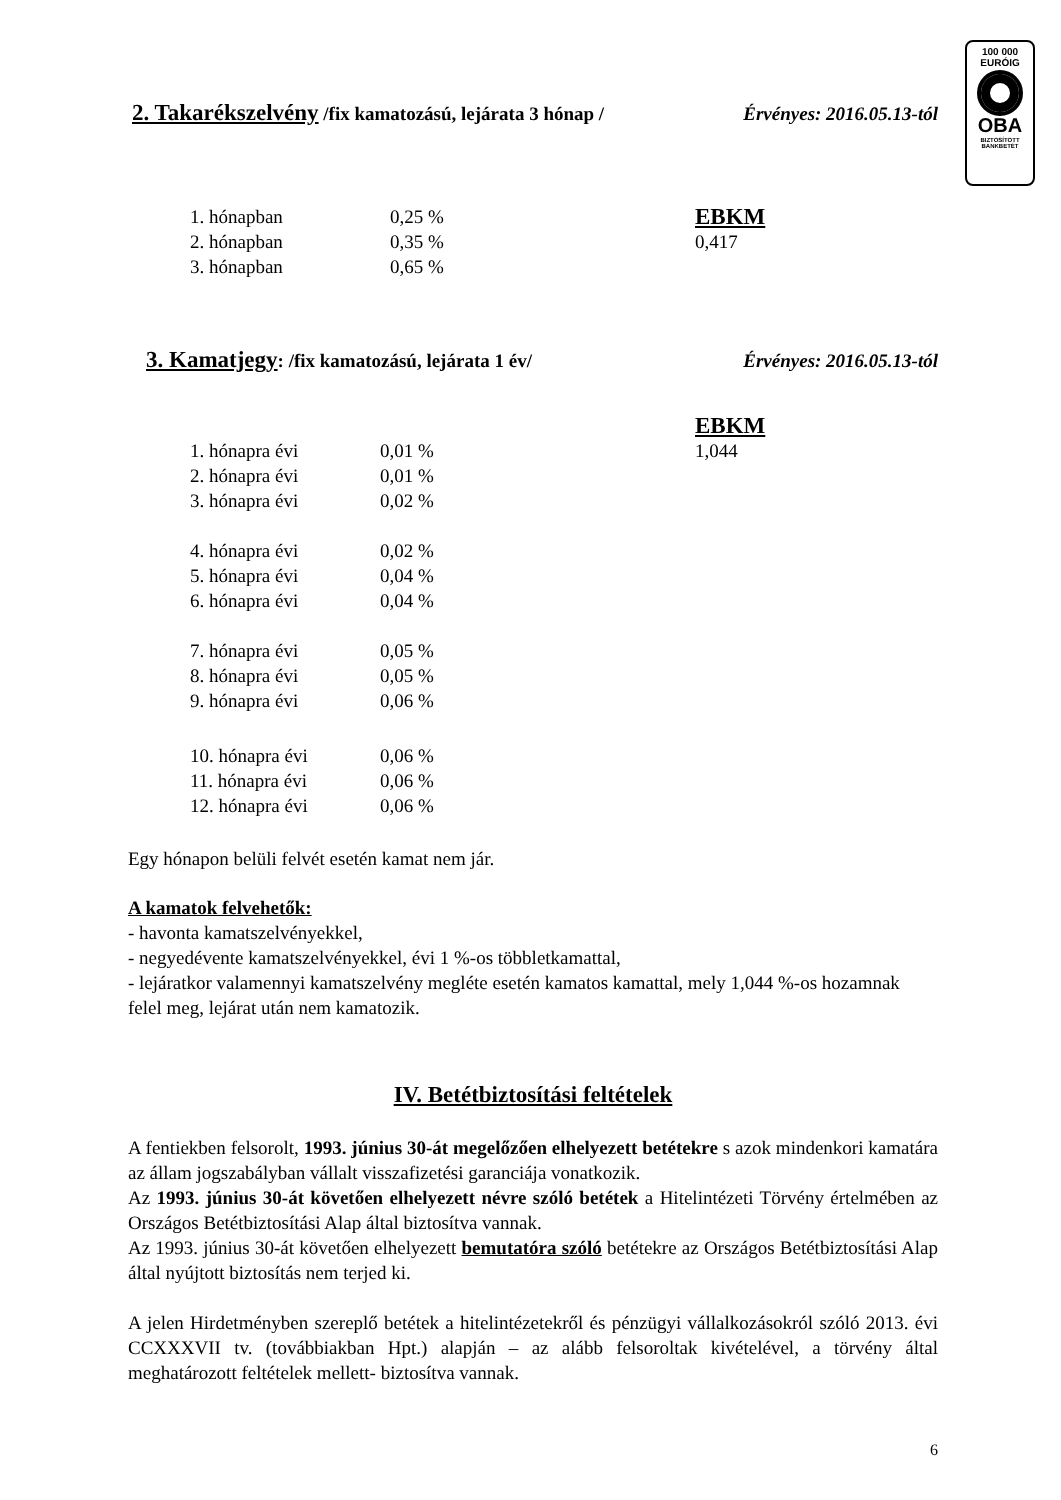100 000
EURÓIG
OBA
BIZTOSÍTOTT
BANKBETÉT
2. Takarékszelvény /fix kamatozású, lejárata 3 hónap / Érvényes: 2016.05.13-tól
| 1. hónapban | 0,25 % | EBKM |
| 2. hónapban | 0,35 % | 0,417 |
| 3. hónapban | 0,65 % | |
3. Kamatjegy: /fix kamatozású, lejárata 1 év/ Érvényes: 2016.05.13-tól
| | | EBKM |
| 1. hónapra évi | 0,01 % | 1,044 |
| 2. hónapra évi | 0,01 % | |
| 3. hónapra évi | 0,02 % | |
| 4. hónapra évi | 0,02 % | |
| 5. hónapra évi | 0,04 % | |
| 6. hónapra évi | 0,04 % | |
| 7. hónapra évi | 0,05 % | |
| 8. hónapra évi | 0,05 % | |
| 9. hónapra évi | 0,06 % | |
| 10. hónapra évi | 0,06 % | |
| 11. hónapra évi | 0,06 % | |
| 12. hónapra évi | 0,06 % | |
Egy hónapon belüli felvét esetén kamat nem jár.
A kamatok felvehetők:
- havonta kamatszelvényekkel,
- negyedévente kamatszelvényekkel, évi 1 %-os többletkamattal,
- lejáratkor valamennyi kamatszelvény megléte esetén kamatos kamattal, mely 1,044 %-os hozamnak felel meg, lejárat után nem kamatozik.
IV. Betétbiztosítási feltételek
A fentiekben felsorolt, 1993. június 30-át megelőzően elhelyezett betétekre s azok mindenkori kamatára az állam jogszabályban vállalt visszafizetési garanciája vonatkozik.
Az 1993. június 30-át követően elhelyezett névre szóló betétek a Hitelintézeti Törvény értelmében az Országos Betétbiztosítási Alap által biztosítva vannak.
Az 1993. június 30-át követően elhelyezett bemutatóra szóló betétekre az Országos Betétbiztosítási Alap által nyújtott biztosítás nem terjed ki.
A jelen Hirdetményben szereplő betétek a hitelintézetekről és pénzügyi vállalkozásokról szóló 2013. évi CCXXXVII tv. (továbbiakban Hpt.) alapján – az alább felsoroltak kivételével, a törvény által meghatározott feltételek mellett- biztosítva vannak.
6